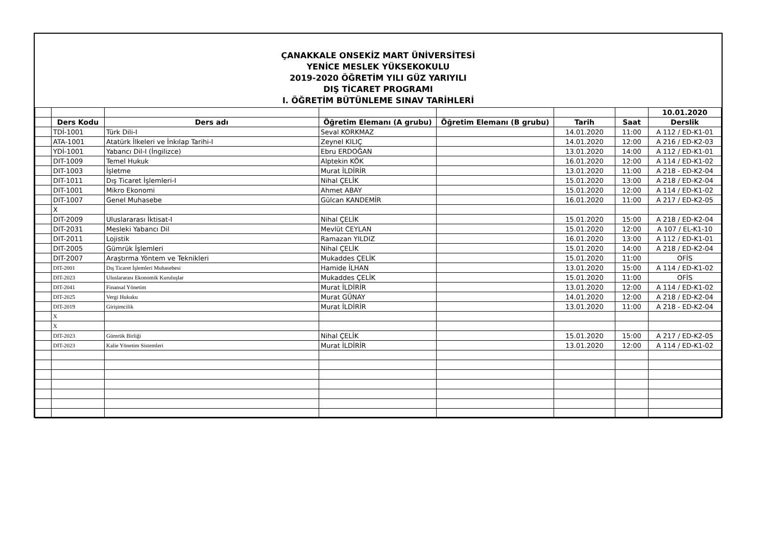ÇANAKKALE ONSEKİZ MART ÜNİVERSİTESİ
YENİCE MESLEK YÜKSEKOKULU
2019-2020 ÖĞRETİM YILI GÜZ YARIYILI
DIŞ TİCARET PROGRAMI
I. ÖĞRETİM BÜTÜNLEME SINAV TARİHLERİ
| | | | | | | | 10.01.2020 |
| | Ders Kodu | Ders adı | Öğretim Elemanı (A grubu) | Öğretim Elemanı (B grubu) | Tarih | Saat | Derslik |
| | TDİ-1001 | Türk Dili-I | Seval KORKMAZ | | 14.01.2020 | 11:00 | A 112 / ED-K1-01 |
| | ATA-1001 | Atatürk İlkeleri ve İnkılap Tarihi-I | Zeynel KILIÇ | | 14.01.2020 | 12:00 | A 216 / ED-K2-03 |
| | YDİ-1001 | Yabancı Dil-I (İngilizce) | Ebru ERDOĞAN | | 13.01.2020 | 14:00 | A 112 / ED-K1-01 |
| | DIT-1009 | Temel Hukuk | Alptekin KÖK | | 16.01.2020 | 12:00 | A 114 / ED-K1-02 |
| | DIT-1003 | İşletme | Murat İLDİRİR | | 13.01.2020 | 11:00 | A 218 - ED-K2-04 |
| | DIT-1011 | Dış Ticaret İşlemleri-I | Nihal ÇELİK | | 15.01.2020 | 13:00 | A 218 / ED-K2-04 |
| | DIT-1001 | Mikro Ekonomi | Ahmet ABAY | | 15.01.2020 | 12:00 | A 114 / ED-K1-02 |
| | DIT-1007 | Genel Muhasebe | Gülcan KANDEMİR | | 16.01.2020 | 11:00 | A 217 / ED-K2-05 |
| | X | | | | | | |
| | DIT-2009 | Uluslararası İktisat-I | Nihal ÇELİK | | 15.01.2020 | 15:00 | A 218 / ED-K2-04 |
| | DIT-2031 | Mesleki Yabancı Dil | Mevlüt CEYLAN | | 15.01.2020 | 12:00 | A 107 / EL-K1-10 |
| | DIT-2011 | Lojistik | Ramazan YILDIZ | | 16.01.2020 | 13:00 | A 112 / ED-K1-01 |
| | DIT-2005 | Gümrük İşlemleri | Nihal ÇELİK | | 15.01.2020 | 14:00 | A 218 / ED-K2-04 |
| | DIT-2007 | Araştırma Yöntem ve Teknikleri | Mukaddes ÇELİK | | 15.01.2020 | 11:00 | OFİS |
| | DIT-2001 | Dış Ticaret İşlemleri Muhasebesi | Hamide İLHAN | | 13.01.2020 | 15:00 | A 114 / ED-K1-02 |
| | DIT-2023 | Uluslararası Ekonomik Kuruluşlar | Mukaddes ÇELİK | | 15.01.2020 | 11:00 | OFİS |
| | DIT-2041 | Finansal Yönetim | Murat İLDİRİR | | 13.01.2020 | 12:00 | A 114 / ED-K1-02 |
| | DIT-2025 | Vergi Hukuku | Murat GÜNAY | | 14.01.2020 | 12:00 | A 218 / ED-K2-04 |
| | DIT-2019 | Girişimcilik | Murat İLDİRİR | | 13.01.2020 | 11:00 | A 218 - ED-K2-04 |
| | X | | | | | | |
| | X | | | | | | |
| | DIT-2023 | Gümrük Birliği | Nihal ÇELİK | | 15.01.2020 | 15:00 | A 217 / ED-K2-05 |
| | DIT-2023 | Kalie Yönetim Sistemleri | Murat İLDİRİR | | 13.01.2020 | 12:00 | A 114 / ED-K1-02 |